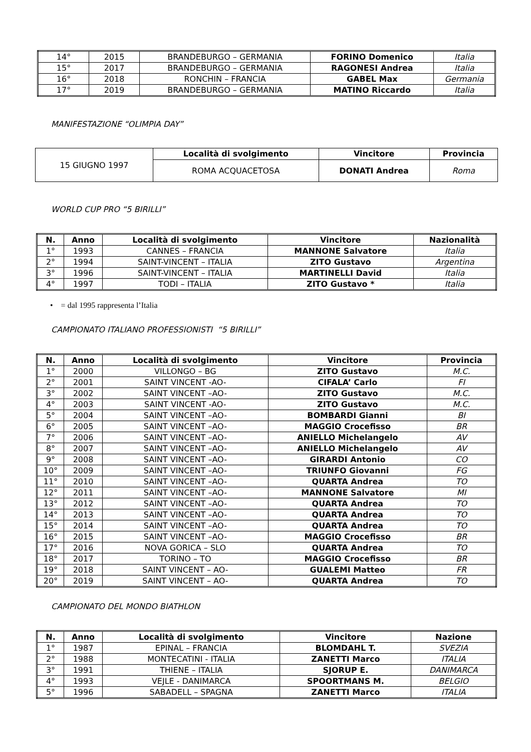| 14° | 2015 | BRANDEBURGO – GERMANIA | FORINO Domenico | Italia |
| 15° | 2017 | BRANDEBURGO – GERMANIA | RAGONESI Andrea | Italia |
| 16° | 2018 | RONCHIN – FRANCIA | GABEL Max | Germania |
| 17° | 2019 | BRANDEBURGO – GERMANIA | MATINO Riccardo | Italia |
MANIFESTAZIONE “OLIMPIA DAY”
| 15 GIUGNO 1997 | Località di svolgimento | Vincitore | Provincia |
| | ROMA ACQUACETOSA | DONATI Andrea | Roma |
WORLD CUP PRO “5 BIRILLI”
| N. | Anno | Località di svolgimento | Vincitore | Nazionalità |
| --- | --- | --- | --- | --- |
| 1° | 1993 | CANNES – FRANCIA | MANNONE Salvatore | Italia |
| 2° | 1994 | SAINT-VINCENT – ITALIA | ZITO Gustavo | Argentina |
| 3° | 1996 | SAINT-VINCENT – ITALIA | MARTINELLI David | Italia |
| 4° | 1997 | TODI – ITALIA | ZITO Gustavo * | Italia |
• = dal 1995 rappresenta l’Italia
CAMPIONATO ITALIANO PROFESSIONISTI “5 BIRILLI”
| N. | Anno | Località di svolgimento | Vincitore | Provincia |
| --- | --- | --- | --- | --- |
| 1° | 2000 | VILLONGO – BG | ZITO Gustavo | M.C. |
| 2° | 2001 | SAINT VINCENT -AO- | CIFALA’ Carlo | FI |
| 3° | 2002 | SAINT VINCENT –AO- | ZITO Gustavo | M.C. |
| 4° | 2003 | SAINT VINCENT -AO- | ZITO Gustavo | M.C. |
| 5° | 2004 | SAINT VINCENT –AO- | BOMBARDI Gianni | BI |
| 6° | 2005 | SAINT VINCENT –AO- | MAGGIO Crocefisso | BR |
| 7° | 2006 | SAINT VINCENT –AO- | ANIELLO Michelangelo | AV |
| 8° | 2007 | SAINT VINCENT –AO- | ANIELLO Michelangelo | AV |
| 9° | 2008 | SAINT VINCENT –AO- | GIRARDI Antonio | CO |
| 10° | 2009 | SAINT VINCENT –AO- | TRIUNFO Giovanni | FG |
| 11° | 2010 | SAINT VINCENT –AO- | QUARTA Andrea | TO |
| 12° | 2011 | SAINT VINCENT –AO- | MANNONE Salvatore | MI |
| 13° | 2012 | SAINT VINCENT –AO- | QUARTA Andrea | TO |
| 14° | 2013 | SAINT VINCENT –AO- | QUARTA Andrea | TO |
| 15° | 2014 | SAINT VINCENT –AO- | QUARTA Andrea | TO |
| 16° | 2015 | SAINT VINCENT –AO- | MAGGIO Crocefisso | BR |
| 17° | 2016 | NOVA GORICA – SLO | QUARTA Andrea | TO |
| 18° | 2017 | TORINO – TO | MAGGIO Crocefisso | BR |
| 19° | 2018 | SAINT VINCENT – AO- | GUALEMI Matteo | FR |
| 20° | 2019 | SAINT VINCENT – AO- | QUARTA Andrea | TO |
CAMPIONATO DEL MONDO BIATHLON
| N. | Anno | Località di svolgimento | Vincitore | Nazione |
| --- | --- | --- | --- | --- |
| 1° | 1987 | EPINAL – FRANCIA | BLOMDAHL T. | SVEZIA |
| 2° | 1988 | MONTECATINI - ITALIA | ZANETTI Marco | ITALIA |
| 3° | 1991 | THIENE – ITALIA | SJORUP E. | DANIMARCA |
| 4° | 1993 | VEJLE - DANIMARCA | SPOORTMANS M. | BELGIO |
| 5° | 1996 | SABADELL – SPAGNA | ZANETTI Marco | ITALIA |